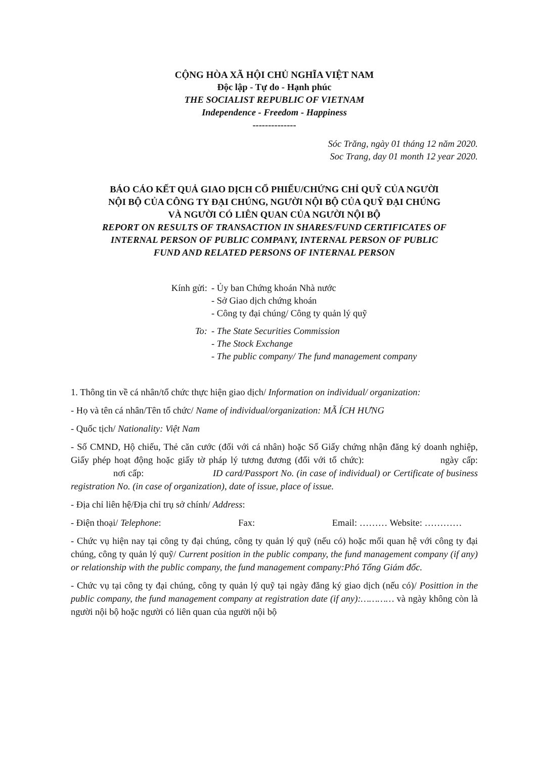CỘNG HÒA XÃ HỘI CHỦ NGHĨA VIỆT NAM
Độc lập - Tự do - Hạnh phúc
THE SOCIALIST REPUBLIC OF VIETNAM
Independence - Freedom - Happiness
--------------
Sóc Trăng, ngày 01 tháng 12 năm 2020.
Soc Trang, day 01 month 12 year 2020.
BÁO CÁO KẾT QUẢ GIAO DỊCH CỔ PHIẾU/CHỨNG CHỈ QUỸ CỦA NGƯỜI
NỘI BỘ CỦA CÔNG TY ĐẠI CHÚNG, NGƯỜI NỘI BỘ CỦA QUỸ ĐẠI CHÚNG
VÀ NGƯỜI CÓ LIÊN QUAN CỦA NGƯỜI NỘI BỘ
REPORT ON RESULTS OF TRANSACTION IN SHARES/FUND CERTIFICATES OF
INTERNAL PERSON OF PUBLIC COMPANY, INTERNAL PERSON OF PUBLIC
FUND AND RELATED PERSONS OF INTERNAL PERSON
Kính gửi: - Ủy ban Chứng khoán Nhà nước
- Sở Giao dịch chứng khoán
- Công ty đại chúng/ Công ty quản lý quỹ
To: - The State Securities Commission
- The Stock Exchange
- The public company/ The fund management company
1. Thông tin về cá nhân/tổ chức thực hiện giao dịch/ Information on individual/ organization:
- Họ và tên cá nhân/Tên tổ chức/ Name of individual/organization: MÃ ÍCH HƯNG
- Quốc tịch/ Nationality: Việt Nam
- Số CMND, Hộ chiếu, Thẻ căn cước (đối với cá nhân) hoặc Số Giấy chứng nhận đăng ký doanh nghiệp, Giấy phép hoạt động hoặc giấy tờ pháp lý tương đương (đối với tổ chức): ngày cấp: nơi cấp: ID card/Passport No. (in case of individual) or Certificate of business registration No. (in case of organization), date of issue, place of issue.
- Địa chỉ liên hệ/Địa chỉ trụ sở chính/ Address:
- Điện thoại/ Telephone: Fax: Email: ……… Website: …………
- Chức vụ hiện nay tại công ty đại chúng, công ty quản lý quỹ (nếu có) hoặc mối quan hệ với công ty đại chúng, công ty quản lý quỹ/ Current position in the public company, the fund management company (if any) or relationship with the public company, the fund management company:Phó Tổng Giám đốc.
- Chức vụ tại công ty đại chúng, công ty quản lý quỹ tại ngày đăng ký giao dịch (nếu có)/ Posittion in the public company, the fund management company at registration date (if any):………… và ngày không còn là người nội bộ hoặc người có liên quan của người nội bộ